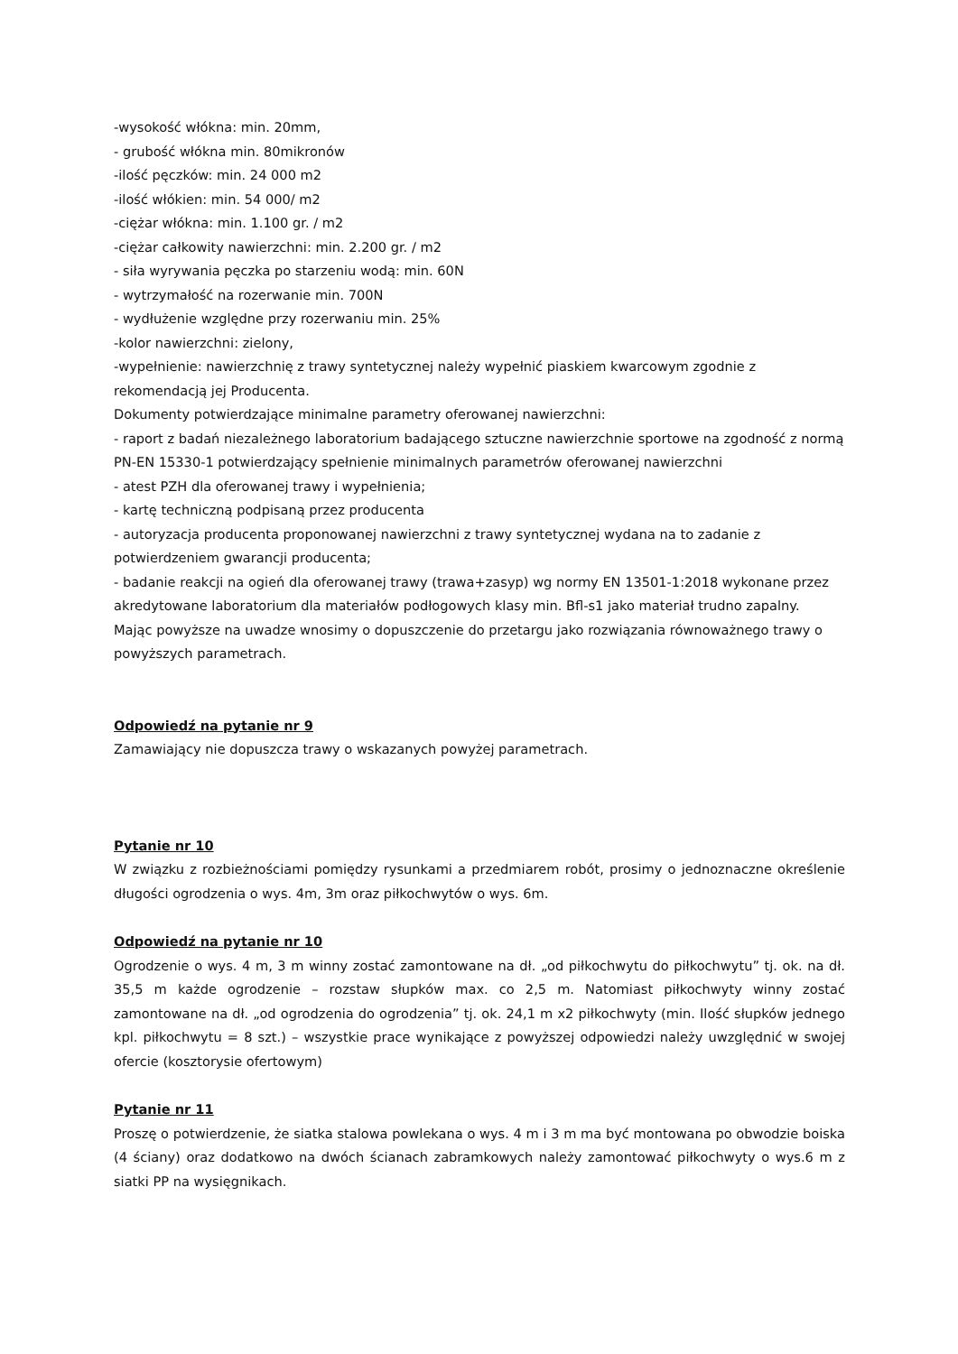-wysokość włókna: min. 20mm,
- grubość włókna min. 80mikronów
-ilość pęczków: min. 24 000 m2
-ilość włókien: min. 54 000/ m2
-ciężar włókna: min. 1.100 gr. / m2
-ciężar całkowity nawierzchni: min. 2.200 gr. / m2
- siła wyrywania pęczka po starzeniu wodą: min. 60N
- wytrzymałość na rozerwanie min. 700N
- wydłużenie względne przy rozerwaniu min. 25%
-kolor nawierzchni: zielony,
-wypełnienie: nawierzchnię z trawy syntetycznej należy wypełnić piaskiem kwarcowym zgodnie z rekomendacją jej Producenta.
Dokumenty potwierdzające minimalne parametry oferowanej nawierzchni:
- raport z badań niezależnego laboratorium badającego sztuczne nawierzchnie sportowe na zgodność z normą PN-EN 15330-1 potwierdzający spełnienie minimalnych parametrów oferowanej nawierzchni
- atest PZH dla oferowanej trawy i wypełnienia;
- kartę techniczną podpisaną przez producenta
- autoryzacja producenta proponowanej nawierzchni z trawy syntetycznej wydana na to zadanie z potwierdzeniem gwarancji producenta;
- badanie reakcji na ogień dla oferowanej trawy (trawa+zasyp) wg normy EN 13501-1:2018 wykonane przez akredytowane laboratorium dla materiałów podłogowych klasy min. Bfl-s1 jako materiał trudno zapalny.
Mając powyższe na uwadze wnosimy o dopuszczenie do przetargu jako rozwiązania równoważnego trawy o powyższych parametrach.
Odpowiedź na pytanie nr 9
Zamawiający nie dopuszcza trawy o wskazanych powyżej parametrach.
Pytanie nr 10
W związku z rozbieżnościami pomiędzy rysunkami a przedmiarem robót, prosimy o jednoznaczne określenie długości ogrodzenia o wys. 4m, 3m oraz piłkochwytów o wys. 6m.
Odpowiedź na pytanie nr 10
Ogrodzenie o wys. 4 m, 3 m winny zostać zamontowane na dł. „od piłkochwytu do piłkochwytu” tj. ok. na dł. 35,5 m każde ogrodzenie – rozstaw słupków max. co 2,5 m. Natomiast piłkochwyty winny zostać zamontowane na dł. „od ogrodzenia do ogrodzenia” tj. ok. 24,1 m x2 piłkochwyty (min. Ilość słupków jednego kpl. piłkochwytu = 8 szt.) – wszystkie prace wynikające z powyższej odpowiedzi należy uwzględnić w swojej ofercie (kosztorysie ofertowym)
Pytanie nr 11
Proszę o potwierdzenie, że siatka stalowa powlekana o wys. 4 m i 3 m ma być montowana po obwodzie boiska (4 ściany) oraz dodatkowo na dwóch ścianach zabramkowych należy zamontować piłkochwyty o wys.6 m z siatki PP na wysięgnikach.